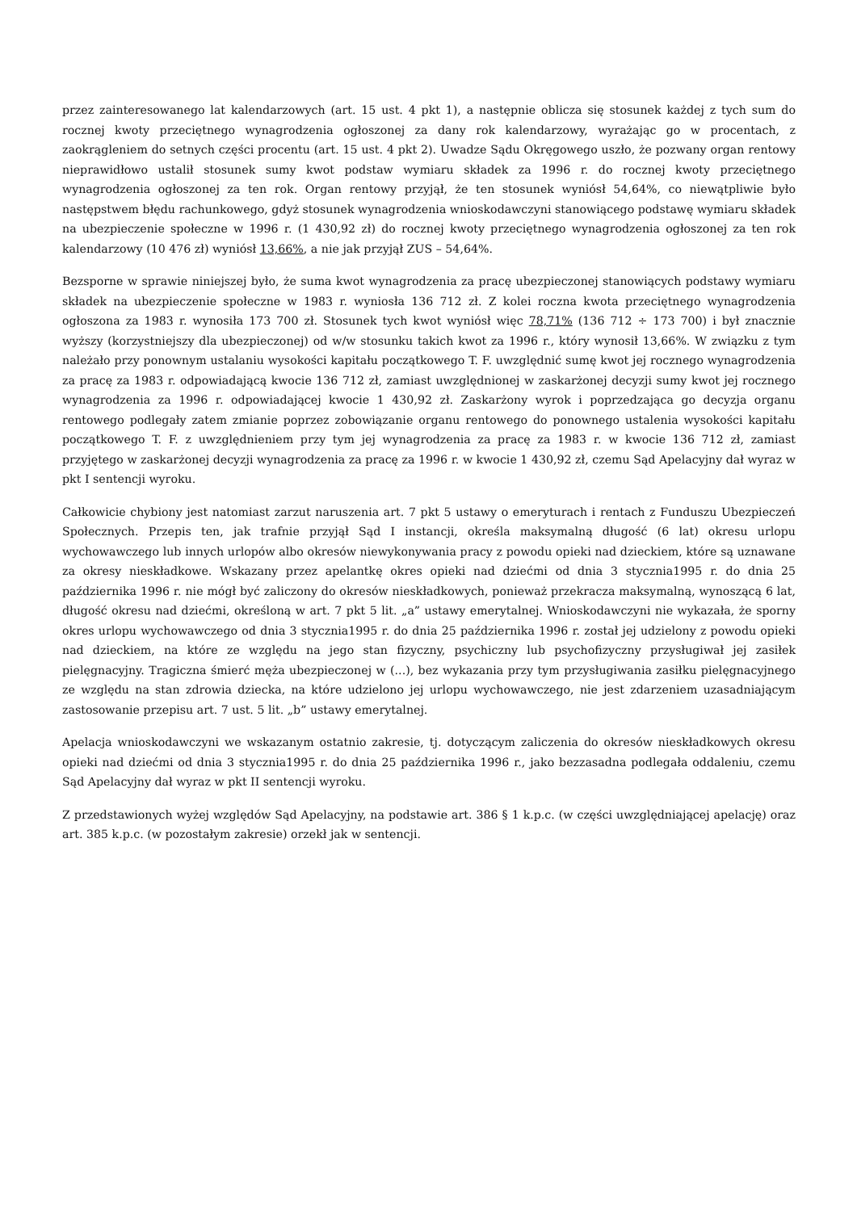przez zainteresowanego lat kalendarzowych (art. 15 ust. 4 pkt 1), a następnie oblicza się stosunek każdej z tych sum do rocznej kwoty przeciętnego wynagrodzenia ogłoszonej za dany rok kalendarzowy, wyrażając go w procentach, z zaokrągleniem do setnych części procentu (art. 15 ust. 4 pkt 2). Uwadze Sądu Okręgowego uszło, że pozwany organ rentowy nieprawidłowo ustalił stosunek sumy kwot podstaw wymiaru składek za 1996 r. do rocznej kwoty przeciętnego wynagrodzenia ogłoszonej za ten rok. Organ rentowy przyjął, że ten stosunek wyniósł 54,64%, co niewątpliwie było następstwem błędu rachunkowego, gdyż stosunek wynagrodzenia wnioskodawczyni stanowiącego podstawę wymiaru składek na ubezpieczenie społeczne w 1996 r. (1 430,92 zł) do rocznej kwoty przeciętnego wynagrodzenia ogłoszonej za ten rok kalendarzowy (10 476 zł) wyniósł 13,66%, a nie jak przyjął ZUS – 54,64%.
Bezsporne w sprawie niniejszej było, że suma kwot wynagrodzenia za pracę ubezpieczonej stanowiących podstawy wymiaru składek na ubezpieczenie społeczne w 1983 r. wyniosła 136 712 zł. Z kolei roczna kwota przeciętnego wynagrodzenia ogłoszona za 1983 r. wynosiła 173 700 zł. Stosunek tych kwot wyniósł więc 78,71% (136 712 ÷ 173 700) i był znacznie wyższy (korzystniejszy dla ubezpieczonej) od w/w stosunku takich kwot za 1996 r., który wynosił 13,66%. W związku z tym należało przy ponownym ustalaniu wysokości kapitału początkowego T. F. uwzględnić sumę kwot jej rocznego wynagrodzenia za pracę za 1983 r. odpowiadającą kwocie 136 712 zł, zamiast uwzględnionej w zaskarżonej decyzji sumy kwot jej rocznego wynagrodzenia za 1996 r. odpowiadającej kwocie 1 430,92 zł. Zaskarżony wyrok i poprzedzająca go decyzja organu rentowego podlegały zatem zmianie poprzez zobowiązanie organu rentowego do ponownego ustalenia wysokości kapitału początkowego T. F. z uwzględnieniem przy tym jej wynagrodzenia za pracę za 1983 r. w kwocie 136 712 zł, zamiast przyjętego w zaskarżonej decyzji wynagrodzenia za pracę za 1996 r. w kwocie 1 430,92 zł, czemu Sąd Apelacyjny dał wyraz w pkt I sentencji wyroku.
Całkowicie chybiony jest natomiast zarzut naruszenia art. 7 pkt 5 ustawy o emeryturach i rentach z Funduszu Ubezpieczeń Społecznych. Przepis ten, jak trafnie przyjął Sąd I instancji, określa maksymalną długość (6 lat) okresu urlopu wychowawczego lub innych urlopów albo okresów niewykonywania pracy z powodu opieki nad dzieckiem, które są uznawane za okresy nieskładkowe. Wskazany przez apelantkę okres opieki nad dziećmi od dnia 3 stycznia1995 r. do dnia 25 października 1996 r. nie mógł być zaliczony do okresów nieskładkowych, ponieważ przekracza maksymalną, wynoszącą 6 lat, długość okresu nad dziećmi, określoną w art. 7 pkt 5 lit. „a” ustawy emerytalnej. Wnioskodawczyni nie wykazała, że sporny okres urlopu wychowawczego od dnia 3 stycznia1995 r. do dnia 25 października 1996 r. został jej udzielony z powodu opieki nad dzieckiem, na które ze względu na jego stan fizyczny, psychiczny lub psychofizyczny przysługiwał jej zasiłek pielęgnacyjny. Tragiczna śmierć męża ubezpieczonej w (...), bez wykazania przy tym przysługiwania zasiłku pielęgnacyjnego ze względu na stan zdrowia dziecka, na które udzielono jej urlopu wychowawczego, nie jest zdarzeniem uzasadniającym zastosowanie przepisu art. 7 ust. 5 lit. „b” ustawy emerytalnej.
Apelacja wnioskodawczyni we wskazanym ostatnio zakresie, tj. dotyczącym zaliczenia do okresów nieskładkowych okresu opieki nad dziećmi od dnia 3 stycznia1995 r. do dnia 25 października 1996 r., jako bezzasadna podlegała oddaleniu, czemu Sąd Apelacyjny dał wyraz w pkt II sentencji wyroku.
Z przedstawionych wyżej względów Sąd Apelacyjny, na podstawie art. 386 § 1 k.p.c. (w części uwzględniającej apelację) oraz art. 385 k.p.c. (w pozostałym zakresie) orzekł jak w sentencji.